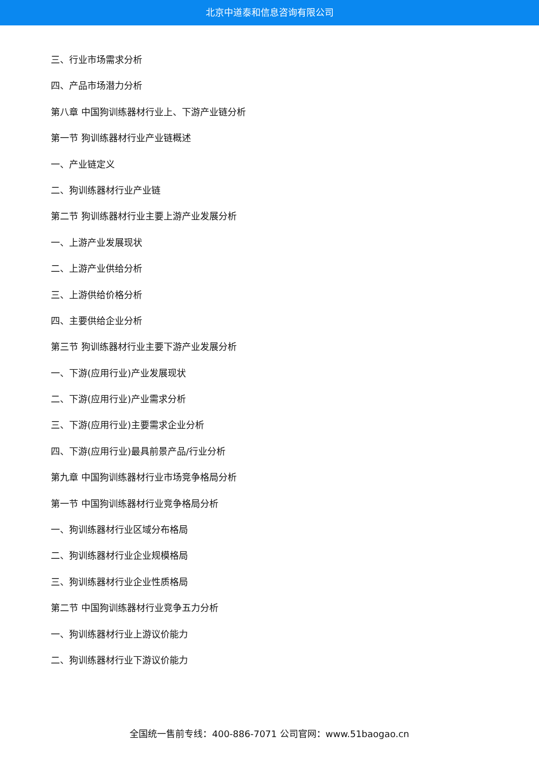北京中道泰和信息咨询有限公司
三、行业市场需求分析
四、产品市场潜力分析
第八章 中国狗训练器材行业上、下游产业链分析
第一节 狗训练器材行业产业链概述
一、产业链定义
二、狗训练器材行业产业链
第二节 狗训练器材行业主要上游产业发展分析
一、上游产业发展现状
二、上游产业供给分析
三、上游供给价格分析
四、主要供给企业分析
第三节 狗训练器材行业主要下游产业发展分析
一、下游(应用行业)产业发展现状
二、下游(应用行业)产业需求分析
三、下游(应用行业)主要需求企业分析
四、下游(应用行业)最具前景产品/行业分析
第九章 中国狗训练器材行业市场竞争格局分析
第一节 中国狗训练器材行业竞争格局分析
一、狗训练器材行业区域分布格局
二、狗训练器材行业企业规模格局
三、狗训练器材行业企业性质格局
第二节 中国狗训练器材行业竞争五力分析
一、狗训练器材行业上游议价能力
二、狗训练器材行业下游议价能力
全国统一售前专线：400-886-7071 公司官网：www.51baogao.cn